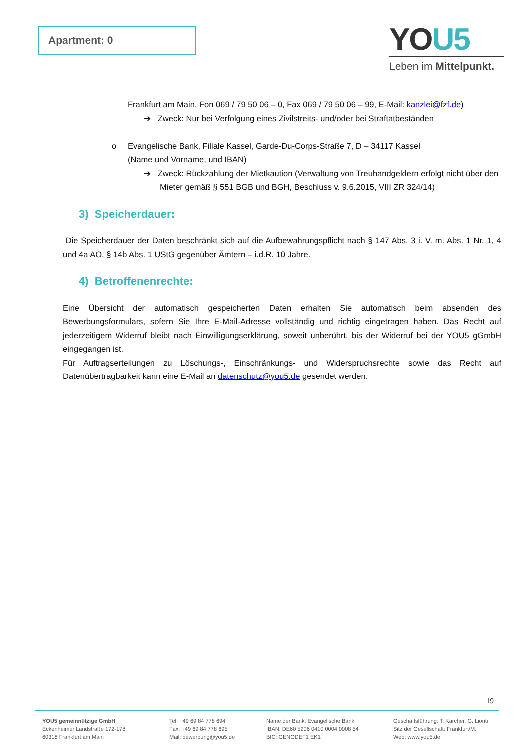Apartment: 0
YOU5
Leben im Mittelpunkt.
Frankfurt am Main, Fon 069 / 79 50 06 – 0, Fax 069 / 79 50 06 – 99, E-Mail: kanzlei@fzf.de)
➔ Zweck: Nur bei Verfolgung eines Zivilstreits- und/oder bei Straftatbeständen
o Evangelische Bank, Filiale Kassel, Garde-Du-Corps-Straße 7, D – 34117 Kassel
(Name und Vorname, und IBAN)
➔ Zweck: Rückzahlung der Mietkaution (Verwaltung von Treuhandgeldern erfolgt nicht über den Mieter gemäß § 551 BGB und BGH, Beschluss v. 9.6.2015, VIII ZR 324/14)
3) Speicherdauer:
Die Speicherdauer der Daten beschränkt sich auf die Aufbewahrungspflicht nach § 147 Abs. 3 i. V. m. Abs. 1 Nr. 1, 4 und 4a AO, § 14b Abs. 1 UStG gegenüber Ämtern – i.d.R. 10 Jahre.
4) Betroffenenrechte:
Eine Übersicht der automatisch gespeicherten Daten erhalten Sie automatisch beim absenden des Bewerbungsformulars, sofern Sie Ihre E-Mail-Adresse vollständig und richtig eingetragen haben. Das Recht auf jederzeitigem Widerruf bleibt nach Einwilligungserklärung, soweit unberührt, bis der Widerruf bei der YOU5 gGmbH eingegangen ist.
Für Auftragserteilungen zu Löschungs-, Einschränkungs- und Widerspruchsrechte sowie das Recht auf Datenübertragbarkeit kann eine E-Mail an datenschutz@you5.de gesendet werden.
19
YOU5 gemeinnützige GmbH
Eckenheimer Landstraße 172-178
60318 Frankfurt am Main
Tel: +49 69 84 778 694
Fax: +49 69 84 778 695
Mail: bewerbung@you5.de
Name der Bank: Evangelische Bank
IBAN: DE60 5206 0410 0004 0008 54
BIC: GENODEF1 EK1
Geschäftsführung: T. Karcher, G. Lionti
Sitz der Gesellschaft: Frankfurt/M.
Web: www.you5.de